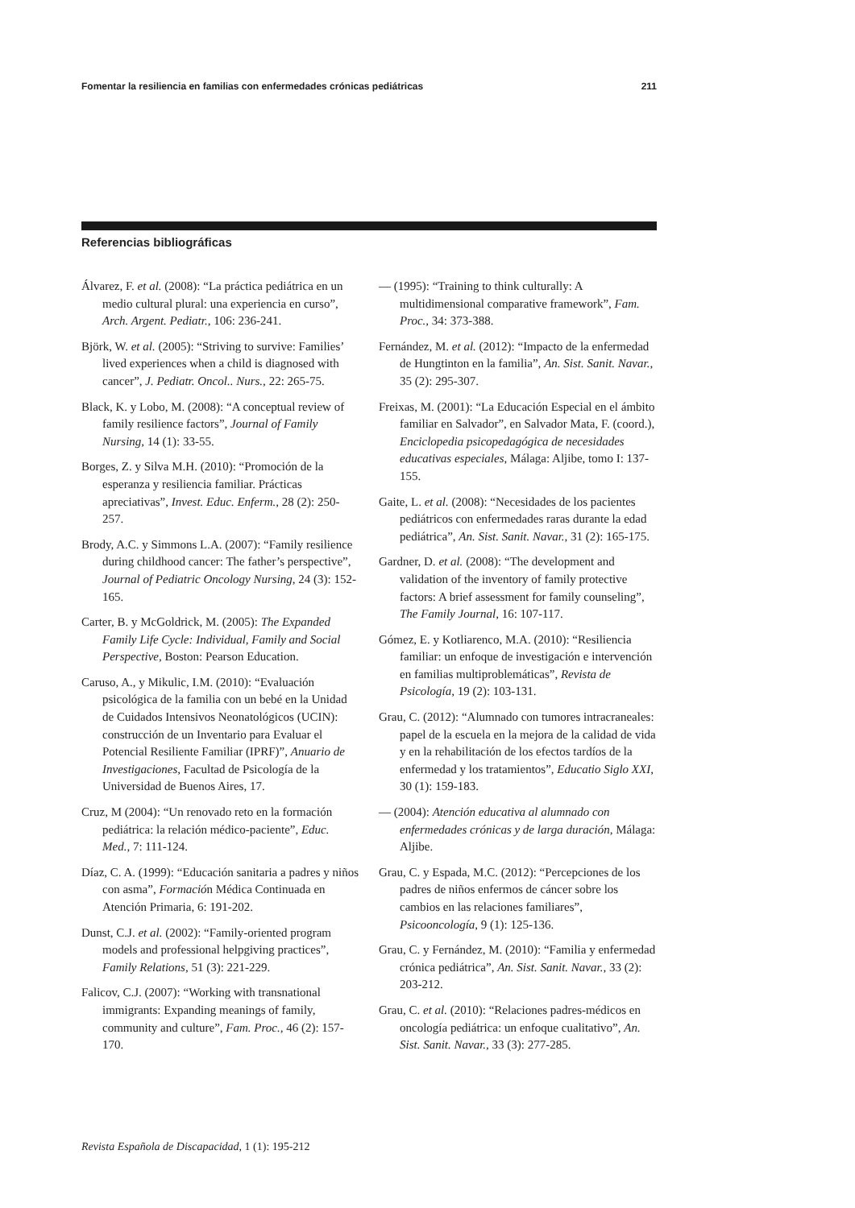Fomentar la resiliencia en familias con enfermedades crónicas pediátricas 211
Referencias bibliográficas
Álvarez, F. et al. (2008): “La práctica pediátrica en un medio cultural plural: una experiencia en curso”, Arch. Argent. Pediatr., 106: 236-241.
Björk, W. et al. (2005): “Striving to survive: Families’ lived experiences when a child is diagnosed with cancer”, J. Pediatr. Oncol.. Nurs., 22: 265-75.
Black, K. y Lobo, M. (2008): “A conceptual review of family resilience factors”, Journal of Family Nursing, 14 (1): 33-55.
Borges, Z. y Silva M.H. (2010): “Promoción de la esperanza y resiliencia familiar. Prácticas apreciativas”, Invest. Educ. Enferm., 28 (2): 250-257.
Brody, A.C. y Simmons L.A. (2007): “Family resilience during childhood cancer: The father’s perspective”, Journal of Pediatric Oncology Nursing, 24 (3): 152-165.
Carter, B. y McGoldrick, M. (2005): The Expanded Family Life Cycle: Individual, Family and Social Perspective, Boston: Pearson Education.
Caruso, A., y Mikulic, I.M. (2010): “Evaluación psicológica de la familia con un bebé en la Unidad de Cuidados Intensivos Neonatológicos (UCIN): construcción de un Inventario para Evaluar el Potencial Resiliente Familiar (IPRF)”, Anuario de Investigaciones, Facultad de Psicología de la Universidad de Buenos Aires, 17.
Cruz, M (2004): “Un renovado reto en la formación pediátrica: la relación médico-paciente”, Educ. Med., 7: 111-124.
Díaz, C. A. (1999): “Educación sanitaria a padres y niños con asma”, Formación Médica Continuada en Atención Primaria, 6: 191-202.
Dunst, C.J. et al. (2002): “Family-oriented program models and professional helpgiving practices”, Family Relations, 51 (3): 221-229.
Falicov, C.J. (2007): “Working with transnational immigrants: Expanding meanings of family, community and culture”, Fam. Proc., 46 (2): 157-170.
— (1995): “Training to think culturally: A multidimensional comparative framework”, Fam. Proc., 34: 373-388.
Fernández, M. et al. (2012): “Impacto de la enfermedad de Hungtinton en la familia”, An. Sist. Sanit. Navar., 35 (2): 295-307.
Freixas, M. (2001): “La Educación Especial en el ámbito familiar en Salvador”, en Salvador Mata, F. (coord.), Enciclopedia psicopedagógica de necesidades educativas especiales, Málaga: Aljibe, tomo I: 137-155.
Gaite, L. et al. (2008): “Necesidades de los pacientes pediátricos con enfermedades raras durante la edad pediátrica”, An. Sist. Sanit. Navar., 31 (2): 165-175.
Gardner, D. et al. (2008): “The development and validation of the inventory of family protective factors: A brief assessment for family counseling”, The Family Journal, 16: 107-117.
Gómez, E. y Kotliarenco, M.A. (2010): “Resiliencia familiar: un enfoque de investigación e intervención en familias multiproblemáticas”, Revista de Psicología, 19 (2): 103-131.
Grau, C. (2012): “Alumnado con tumores intracraneales: papel de la escuela en la mejora de la calidad de vida y en la rehabilitación de los efectos tardíos de la enfermedad y los tratamientos”, Educatio Siglo XXI, 30 (1): 159-183.
— (2004): Atención educativa al alumnado con enfermedades crónicas y de larga duración, Málaga: Aljibe.
Grau, C. y Espada, M.C. (2012): “Percepciones de los padres de niños enfermos de cáncer sobre los cambios en las relaciones familiares”, Psicooncología, 9 (1): 125-136.
Grau, C. y Fernández, M. (2010): “Familia y enfermedad crónica pediátrica”, An. Sist. Sanit. Navar., 33 (2): 203-212.
Grau, C. et al. (2010): “Relaciones padres-médicos en oncología pediátrica: un enfoque cualitativo”, An. Sist. Sanit. Navar., 33 (3): 277-285.
Revista Española de Discapacidad, 1 (1): 195-212